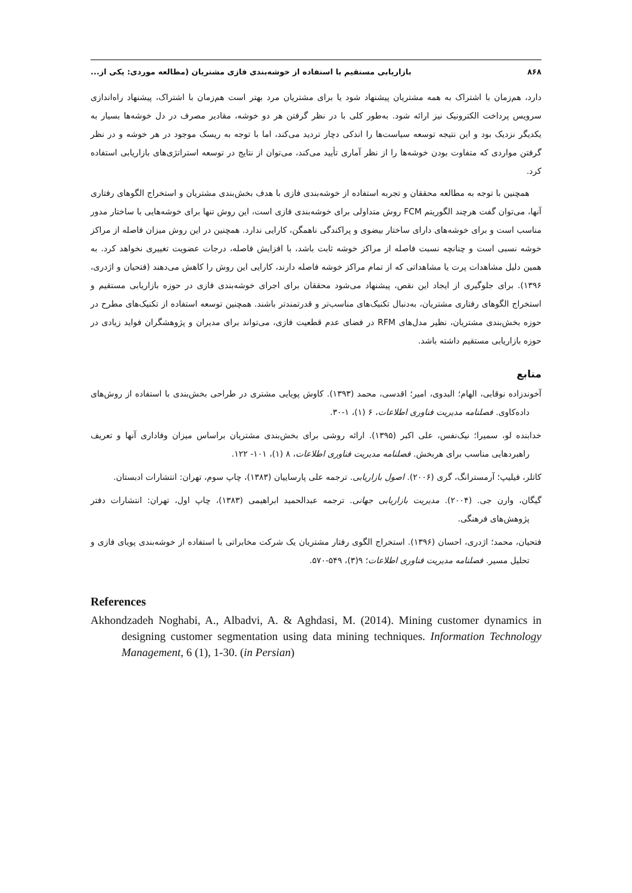۸۶۸ بازاریابی مستقیم با استفاده از خوشه‌بندی فازی مشتریان (مطالعه موردی: یکی از...
دارد، هم‌زمان با اشتراک به همه مشتریان پیشنهاد شود یا برای مشتریان مرد بهتر است هم‌زمان با اشتراک، پیشنهاد راه‌اندازی سرویس پرداخت الکترونیک نیز ارائه شود. به‌طور کلی با در نظر گرفتن هر دو خوشه، مقادیر مصرف در دل خوشه‌ها بسیار به یکدیگر نزدیک بود و این نتیجه توسعه سیاست‌ها را اندکی دچار تردید می‌کند، اما با توجه به ریسک موجود در هر خوشه و در نظر گرفتن مواردی که متفاوت بودن خوشه‌ها را از نظر آماری تأیید می‌کند، می‌توان از نتایج در توسعه استراتژی‌های بازاریابی استفاده کرد.
همچنین با توجه به مطالعه محققان و تجربه استفاده از خوشه‌بندی فازی با هدف بخش‌بندی مشتریان و استخراج الگوهای رفتاری آنها، می‌توان گفت هرچند الگوریتم FCM روش متداولی برای خوشه‌بندی فازی است، این روش تنها برای خوشه‌هایی با ساختار مدور مناسب است و برای خوشه‌های دارای ساختار بیضوی و پراکندگی ناهمگن، کارایی ندارد. همچنین در این روش میزان فاصله از مراکز خوشه نسبی است و چنانچه نسبت فاصله از مراکز خوشه ثابت باشد، با افزایش فاصله، درجات عضویت تغییری نخواهد کرد. به همین دلیل مشاهدات پرت یا مشاهداتی که از تمام مراکز خوشه فاصله دارند، کارایی این روش را کاهش می‌دهند (فتحیان و اژدری، ۱۳۹۶). برای جلوگیری از ایجاد این نقص، پیشنهاد می‌شود محققان برای اجرای خوشه‌بندی فازی در حوزه بازاریابی مستقیم و استخراج الگوهای رفتاری مشتریان، به‌دنبال تکنیک‌های مناسب‌تر و قدرتمندتر باشند. همچنین توسعه استفاده از تکنیک‌های مطرح در حوزه بخش‌بندی مشتریان، نظیر مدل‌های RFM در فضای عدم قطعیت فازی، می‌تواند برای مدیران و پژوهشگران فواید زیادی در حوزه بازاریابی مستقیم داشته باشد.
منابع
آخوندزاده نوقابی، الهام؛ البدوی، امیر؛ اقدسی، محمد (۱۳۹۳). کاوش پویایی مشتری در طراحی بخش‌بندی با استفاده از روش‌های داده‌کاوی. فصلنامه مدیریت فناوری اطلاعات، ۶ (۱)، ۱-۳۰.
خدابنده لو، سمیرا؛ نیک‌نفس، علی اکبر (۱۳۹۵). ارائه روشی برای بخش‌بندی مشتریان براساس میزان وفاداری آنها و تعریف راهبردهایی مناسب برای هربخش. فصلنامه مدیریت فناوری اطلاعات، ۸ (۱)، ۱۰۱- ۱۲۲.
کاتلر، فیلیپ؛ آرمسترانگ، گری (۲۰۰۶). اصول بازاریابی. ترجمه علی پارساییان (۱۳۸۳)، چاپ سوم، تهران: انتشارات ادبستان.
گیگان، وارن جی. (۲۰۰۴). مدیریت بازاریابی جهانی. ترجمه عبدالحمید ابراهیمی (۱۳۸۳)، چاپ اول، تهران: انتشارات دفتر پژوهش‌های فرهنگی.
فتحیان، محمد؛ اژدری، احسان (۱۳۹۶). استخراج الگوی رفتار مشتریان یک شرکت مخابراتی با استفاده از خوشه‌بندی پویای فازی و تحلیل مسیر. فصلنامه مدیریت فناوری اطلاعات؛ ۹(۳)، ۵۴۹-۵۷۰.
References
Akhondzadeh Noghabi, A., Albadvi, A. & Aghdasi, M. (2014). Mining customer dynamics in designing customer segmentation using data mining techniques. Information Technology Management, 6 (1), 1-30. (in Persian)